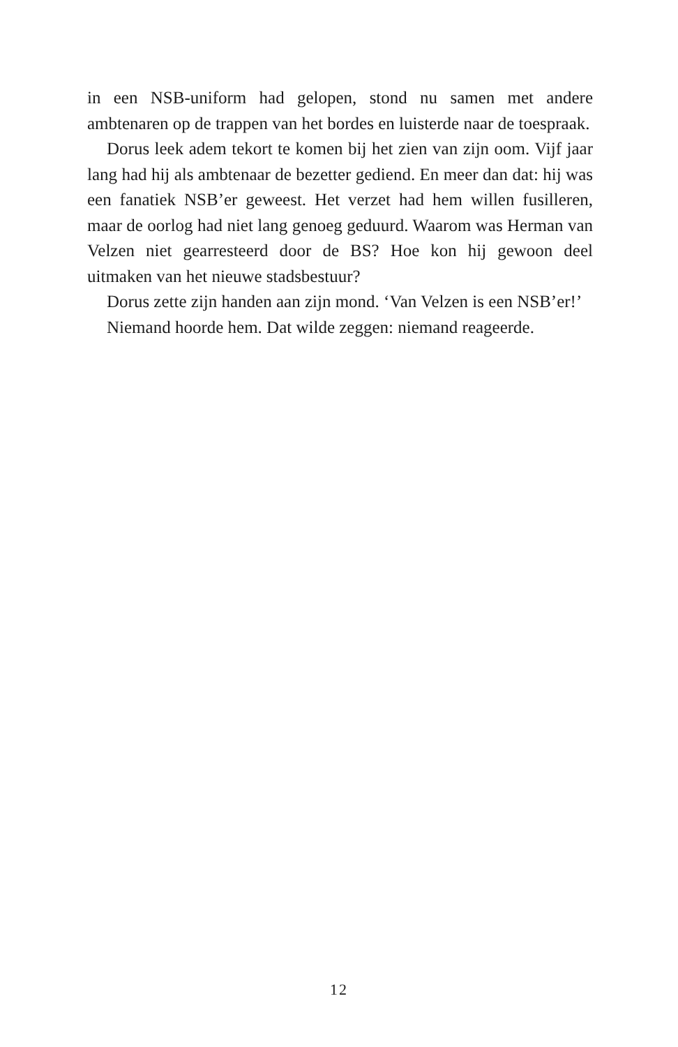in een NSB-uniform had gelopen, stond nu samen met andere ambtenaren op de trappen van het bordes en luisterde naar de toespraak.
Dorus leek adem tekort te komen bij het zien van zijn oom. Vijf jaar lang had hij als ambtenaar de bezetter gediend. En meer dan dat: hij was een fanatiek NSB’er geweest. Het verzet had hem willen fusilleren, maar de oorlog had niet lang genoeg geduurd. Waarom was Herman van Velzen niet gearresteerd door de BS? Hoe kon hij gewoon deel uitmaken van het nieuwe stadsbestuur?
Dorus zette zijn handen aan zijn mond. ‘Van Velzen is een NSB’er!’
Niemand hoorde hem. Dat wilde zeggen: niemand reageerde.
12